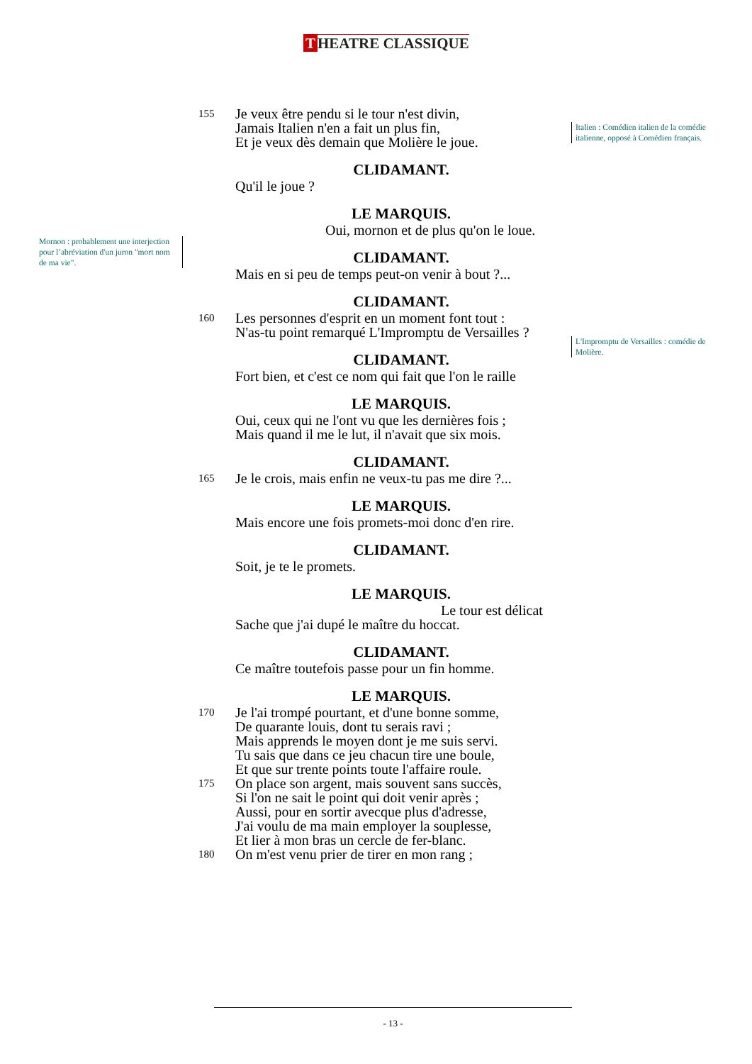T HEATRE CLASSIQUE
Italien : Comédien italien de la comédie italienne, opposé à Comédien français.
Mornon : probablement une interjection pour l’abréviation d'un juron "mort nom de ma vie".
L'Impromptu de Versailles : comédie de Molière.
155 Je veux être pendu si le tour n'est divin,
Jamais Italien n'en a fait un plus fin,
Et je veux dès demain que Molière le joue.
CLIDAMANT.
Qu'il le joue ?
LE MARQUIS.
Oui, mornon et de plus qu'on le loue.
CLIDAMANT.
Mais en si peu de temps peut-on venir à bout ?...
CLIDAMANT.
160 Les personnes d'esprit en un moment font tout :
N'as-tu point remarqué L'Impromptu de Versailles ?
CLIDAMANT.
Fort bien, et c'est ce nom qui fait que l'on le raille
LE MARQUIS.
Oui, ceux qui ne l'ont vu que les dernières fois ;
Mais quand il me le lut, il n'avait que six mois.
CLIDAMANT.
165 Je le crois, mais enfin ne veux-tu pas me dire ?...
LE MARQUIS.
Mais encore une fois promets-moi donc d'en rire.
CLIDAMANT.
Soit, je te le promets.
LE MARQUIS.
Le tour est délicat
Sache que j'ai dupé le maître du hoccat.
CLIDAMANT.
Ce maître toutefois passe pour un fin homme.
LE MARQUIS.
170 Je l'ai trompé pourtant, et d'une bonne somme,
De quarante louis, dont tu serais ravi ;
Mais apprends le moyen dont je me suis servi.
Tu sais que dans ce jeu chacun tire une boule,
Et que sur trente points toute l'affaire roule.
175 On place son argent, mais souvent sans succès,
Si l'on ne sait le point qui doit venir après ;
Aussi, pour en sortir avecque plus d'adresse,
J'ai voulu de ma main employer la souplesse,
Et lier à mon bras un cercle de fer-blanc.
180 On m'est venu prier de tirer en mon rang ;
- 13 -